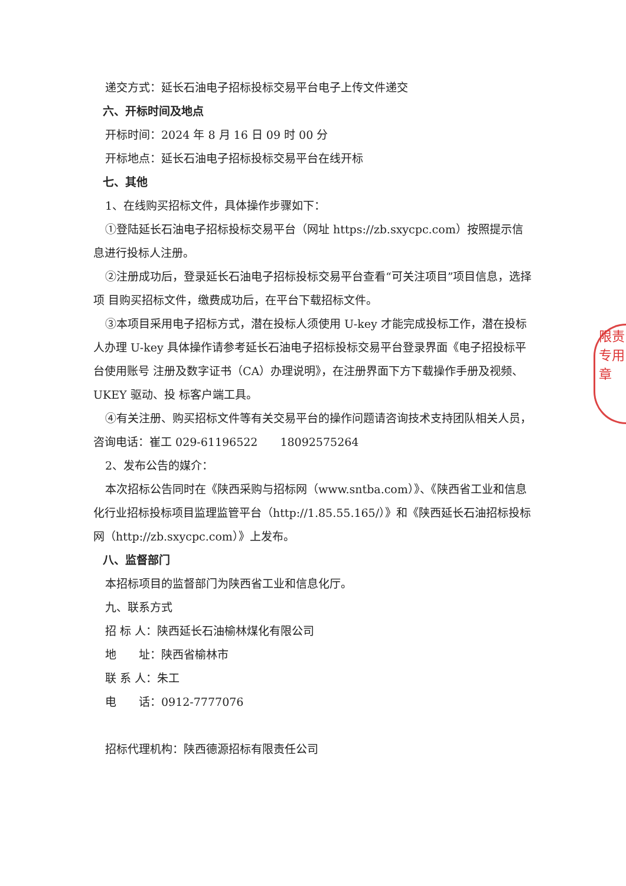递交方式：延长石油电子招标投标交易平台电子上传文件递交
六、开标时间及地点
开标时间：2024 年 8 月 16 日 09 时 00 分
开标地点：延长石油电子招标投标交易平台在线开标
七、其他
1、在线购买招标文件，具体操作步骤如下：
①登陆延长石油电子招标投标交易平台（网址 https://zb.sxycpc.com）按照提示信息进行投标人注册。
②注册成功后，登录延长石油电子招标投标交易平台查看“可关注项目”项目信息，选择项 目购买招标文件，缴费成功后，在平台下载招标文件。
③本项目采用电子招标方式，潜在投标人须使用 U-key 才能完成投标工作，潜在投标人办理 U-key 具体操作请参考延长石油电子招标投标交易平台登录界面《电子招投标平台使用账号 注册及数字证书（CA）办理说明》，在注册界面下方下载操作手册及视频、UKEY 驱动、投 标客户端工具。
④有关注册、购买招标文件等有关交易平台的操作问题请咨询技术支持团队相关人员，咨询电话：崔工 029-61196522　　18092575264
2、发布公告的媒介：
本次招标公告同时在《陕西采购与招标网（www.sntba.com）》、《陕西省工业和信息化行业招标投标项目监理监管平台（http://1.85.55.165/）》和《陕西延长石油招标投标网（http://zb.sxycpc.com）》上发布。
八、监督部门
本招标项目的监督部门为陕西省工业和信息化厅。
九、联系方式
招 标 人：陕西延长石油榆林煤化有限公司
地　　址：陕西省榆林市
联 系 人：朱工
电　　话：0912-7777076
招标代理机构：陕西德源招标有限责任公司
限责
专用章